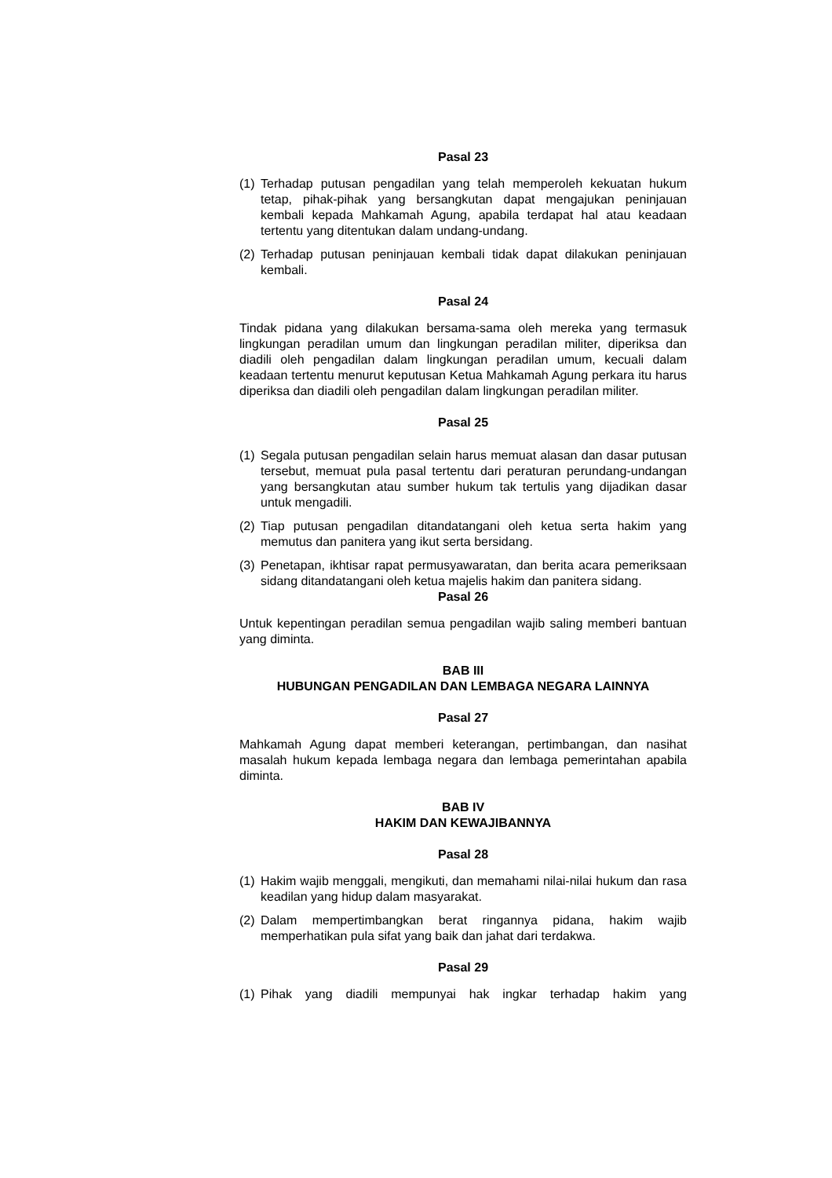Pasal 23
(1) Terhadap putusan pengadilan yang telah memperoleh kekuatan hukum tetap, pihak-pihak yang bersangkutan dapat mengajukan peninjauan kembali kepada Mahkamah Agung, apabila terdapat hal atau keadaan tertentu yang ditentukan dalam undang-undang.
(2) Terhadap putusan peninjauan kembali tidak dapat dilakukan peninjauan kembali.
Pasal 24
Tindak pidana yang dilakukan bersama-sama oleh mereka yang termasuk lingkungan peradilan umum dan lingkungan peradilan militer, diperiksa dan diadili oleh pengadilan dalam lingkungan peradilan umum, kecuali dalam keadaan tertentu menurut keputusan Ketua Mahkamah Agung perkara itu harus diperiksa dan diadili oleh pengadilan dalam lingkungan peradilan militer.
Pasal 25
(1) Segala putusan pengadilan selain harus memuat alasan dan dasar putusan tersebut, memuat pula pasal tertentu dari peraturan perundang-undangan yang bersangkutan atau sumber hukum tak tertulis yang dijadikan dasar untuk mengadili.
(2) Tiap putusan pengadilan ditandatangani oleh ketua serta hakim yang memutus dan panitera yang ikut serta bersidang.
(3) Penetapan, ikhtisar rapat permusyawaratan, dan berita acara pemeriksaan sidang ditandatangani oleh ketua majelis hakim dan panitera sidang.
Pasal 26
Untuk kepentingan peradilan semua pengadilan wajib saling memberi bantuan yang diminta.
BAB III
HUBUNGAN PENGADILAN DAN LEMBAGA NEGARA LAINNYA
Pasal 27
Mahkamah Agung dapat memberi keterangan, pertimbangan, dan nasihat masalah hukum kepada lembaga negara dan lembaga pemerintahan apabila diminta.
BAB IV
HAKIM DAN KEWAJIBANNYA
Pasal 28
(1) Hakim wajib menggali, mengikuti, dan memahami nilai-nilai hukum dan rasa keadilan yang hidup dalam masyarakat.
(2) Dalam mempertimbangkan berat ringannya pidana, hakim wajib memperhatikan pula sifat yang baik dan jahat dari terdakwa.
Pasal 29
(1) Pihak yang diadili mempunyai hak ingkar terhadap hakim yang